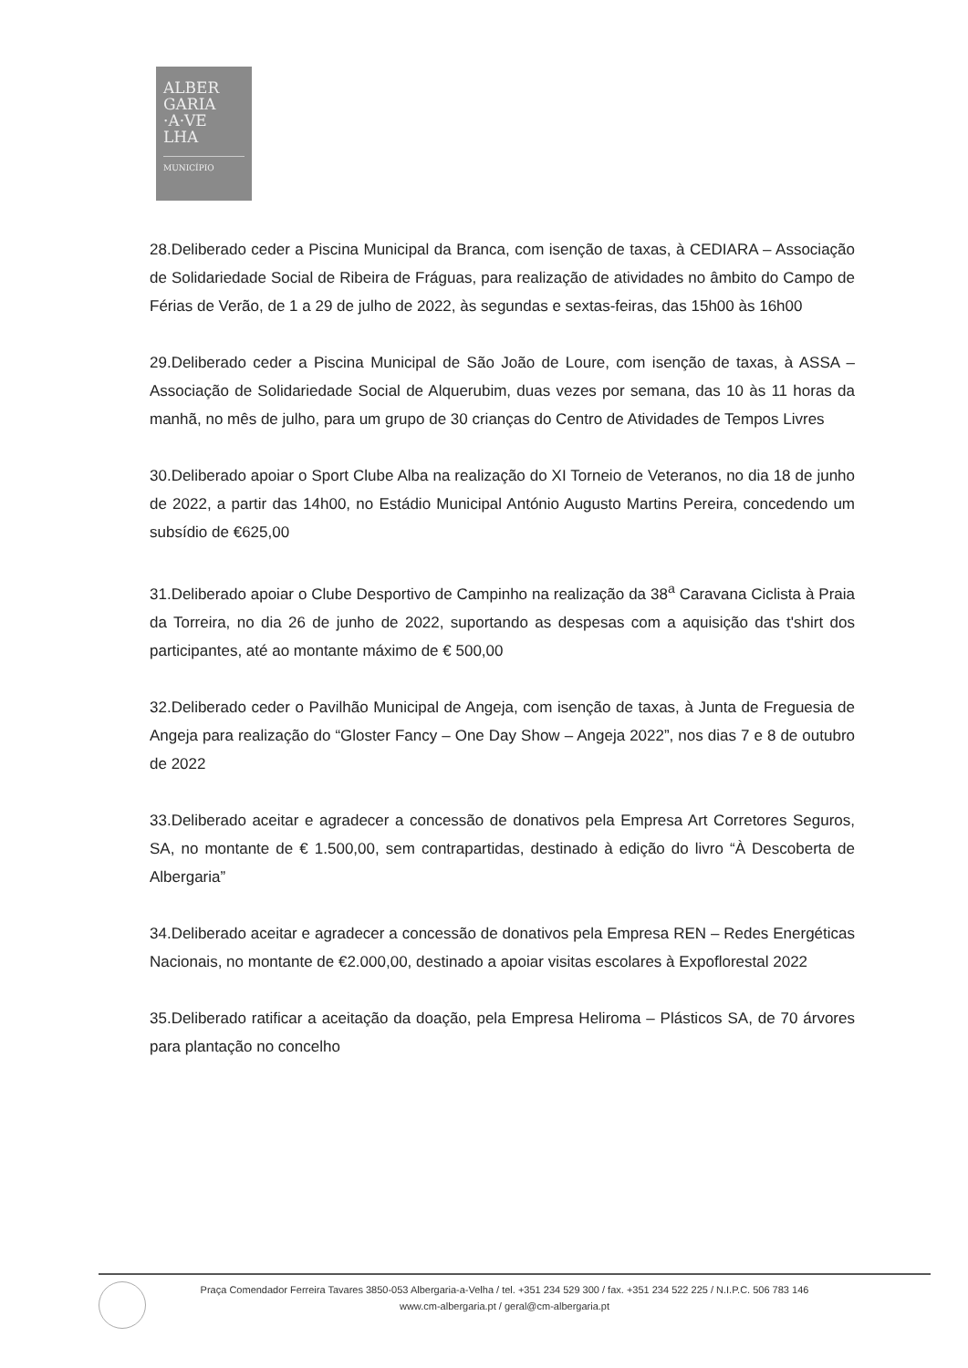ALBER
GARIA
·A·VE
LHA
MUNICÍPIO
28.Deliberado ceder a Piscina Municipal da Branca, com isenção de taxas, à CEDIARA – Associação de Solidariedade Social de Ribeira de Fráguas, para realização de atividades no âmbito do Campo de Férias de Verão, de 1 a 29 de julho de 2022, às segundas e sextas-feiras, das 15h00 às 16h00
29.Deliberado ceder a Piscina Municipal de São João de Loure, com isenção de taxas, à ASSA – Associação de Solidariedade Social de Alquerubim, duas vezes por semana, das 10 às 11 horas da manhã, no mês de julho, para um grupo de 30 crianças do Centro de Atividades de Tempos Livres
30.Deliberado apoiar o Sport Clube Alba na realização do XI Torneio de Veteranos, no dia 18 de junho de 2022, a partir das 14h00, no Estádio Municipal António Augusto Martins Pereira, concedendo um subsídio de €625,00
31.Deliberado apoiar o Clube Desportivo de Campinho na realização da 38<sup>a</sup> Caravana Ciclista à Praia da Torreira, no dia 26 de junho de 2022, suportando as despesas com a aquisição das t'shirt dos participantes, até ao montante máximo de € 500,00
32.Deliberado ceder o Pavilhão Municipal de Angeja, com isenção de taxas, à Junta de Freguesia de Angeja para realização do “Gloster Fancy – One Day Show – Angeja 2022”, nos dias 7 e 8 de outubro de 2022
33.Deliberado aceitar e agradecer a concessão de donativos pela Empresa Art Corretores Seguros, SA, no montante de € 1.500,00, sem contrapartidas, destinado à edição do livro “À Descoberta de Albergaria”
34.Deliberado aceitar e agradecer a concessão de donativos pela Empresa REN – Redes Energéticas Nacionais, no montante de €2.000,00, destinado a apoiar visitas escolares à Expoflorestal 2022
35.Deliberado ratificar a aceitação da doação, pela Empresa Heliroma – Plásticos SA, de 70 árvores para plantação no concelho
Praça Comendador Ferreira Tavares 3850-053 Albergaria-a-Velha / tel. +351 234 529 300 / fax. +351 234 522 225 / N.I.P.C. 506 783 146
www.cm-albergaria.pt / geral@cm-albergaria.pt